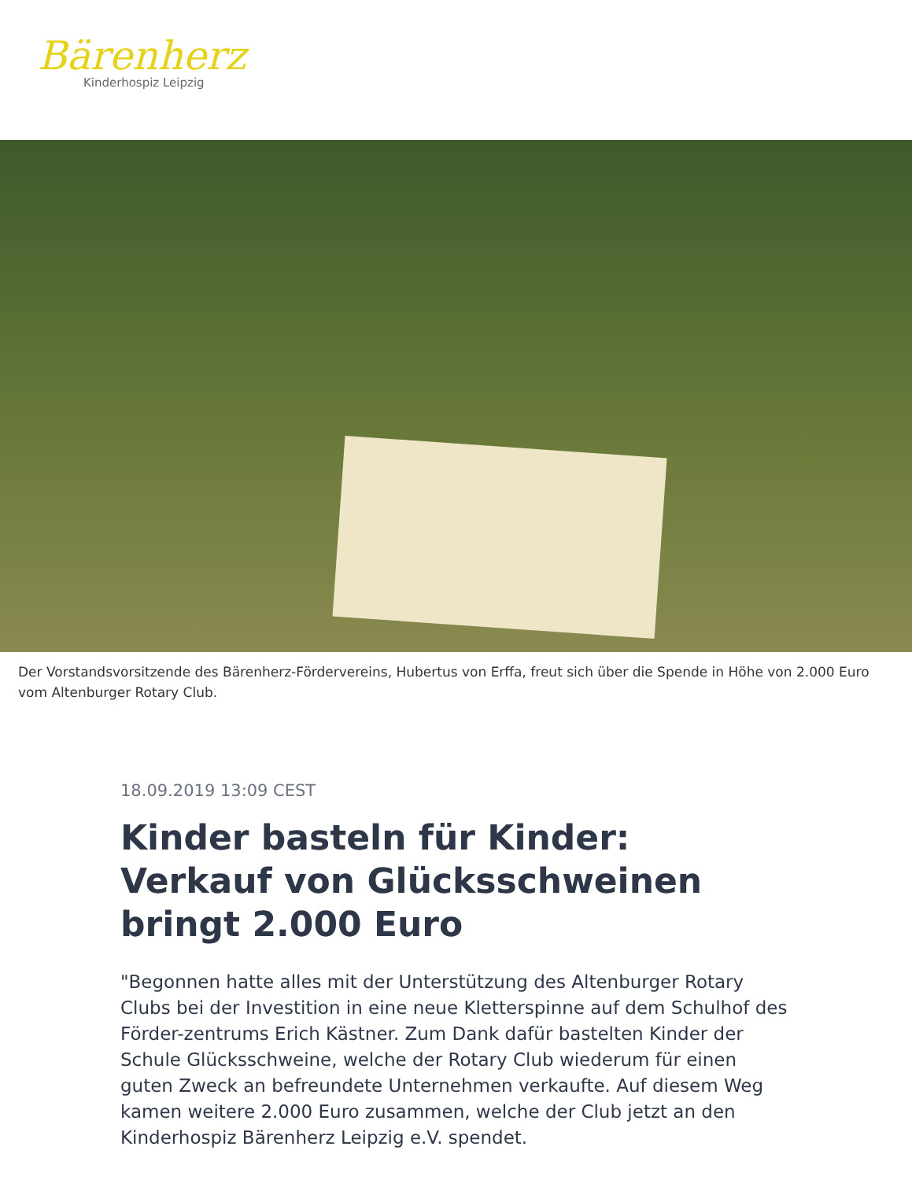Bärenherz
Kinderhospiz Leipzig
Der Vorstandsvorsitzende des Bärenherz-Fördervereins, Hubertus von Erffa, freut sich über die Spende in Höhe von 2.000 Euro vom Altenburger Rotary Club.
18.09.2019 13:09 CEST
Kinder basteln für Kinder: Verkauf von Glücksschweinen bringt 2.000 Euro
"Begonnen hatte alles mit der Unterstützung des Altenburger Rotary Clubs bei der Investition in eine neue Kletterspinne auf dem Schulhof des Förder-zentrums Erich Kästner. Zum Dank dafür bastelten Kinder der Schule Glücksschweine, welche der Rotary Club wiederum für einen guten Zweck an befreundete Unternehmen verkaufte. Auf diesem Weg kamen weitere 2.000 Euro zusammen, welche der Club jetzt an den Kinderhospiz Bärenherz Leipzig e.V. spendet.